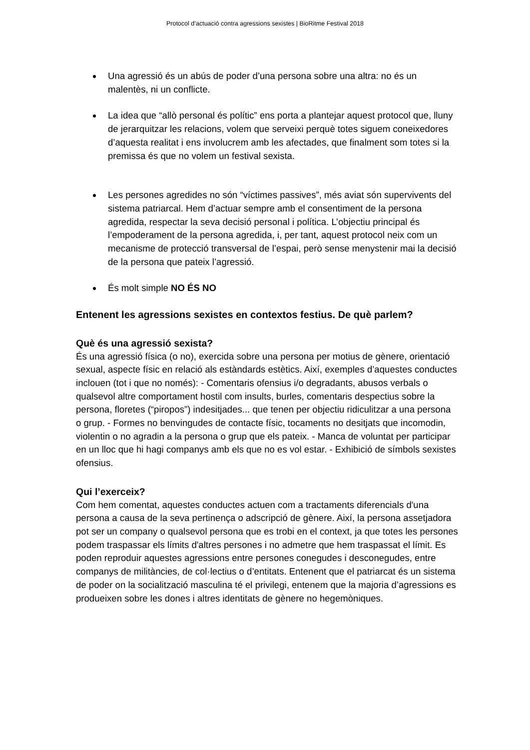Protocol d’actuació contra agressions sexistes | BioRitme Festival 2018
Una agressió és un abús de poder d’una persona sobre una altra: no és un malentès, ni un conflicte.
La idea que “allò personal és polític” ens porta a plantejar aquest protocol que, lluny de jerarquitzar les relacions, volem que serveixi perquè totes siguem coneixedores d’aquesta realitat i ens involucrem amb les afectades, que finalment som totes si la premissa és que no volem un festival sexista.
Les persones agredides no són “víctimes passives”, més aviat són supervivents del sistema patriarcal. Hem d’actuar sempre amb el consentiment de la persona agredida, respectar la seva decisió personal i política. L’objectiu principal és l’empoderament de la persona agredida, i, per tant, aquest protocol neix com un mecanisme de protecció transversal de l’espai, però sense menystenir mai la decisió de la persona que pateix l’agressió.
És molt simple NO ÉS NO
Entenent les agressions sexistes en contextos festius. De què parlem?
Què és una agressió sexista?
És una agressió física (o no), exercida sobre una persona per motius de gènere, orientació sexual, aspecte físic en relació als estàndards estètics. Així, exemples d’aquestes conductes inclouen (tot i que no només): - Comentaris ofensius i/o degradants, abusos verbals o qualsevol altre comportament hostil com insults, burles, comentaris despectius sobre la persona, floretes (“piropos”) indesitjades... que tenen per objectiu ridiculitzar a una persona o grup. - Formes no benvingudes de contacte físic, tocaments no desitjats que incomodin, violentin o no agradin a la persona o grup que els pateix. - Manca de voluntat per participar en un lloc que hi hagi companys amb els que no es vol estar. - Exhibició de símbols sexistes ofensius.
Qui l’exerceix?
Com hem comentat, aquestes conductes actuen com a tractaments diferencials d'una persona a causa de la seva pertinença o adscripció de gènere. Així, la persona assetjadora pot ser un company o qualsevol persona que es trobi en el context, ja que totes les persones podem traspassar els límits d'altres persones i no admetre que hem traspassat el límit. Es poden reproduir aquestes agressions entre persones conegudes i desconegudes, entre companys de militàncies, de col·lectius o d’entitats. Entenent que el patriarcat és un sistema de poder on la socialització masculina té el privilegi, entenem que la majoria d’agressions es produeixen sobre les dones i altres identitats de gènere no hegemòniques.